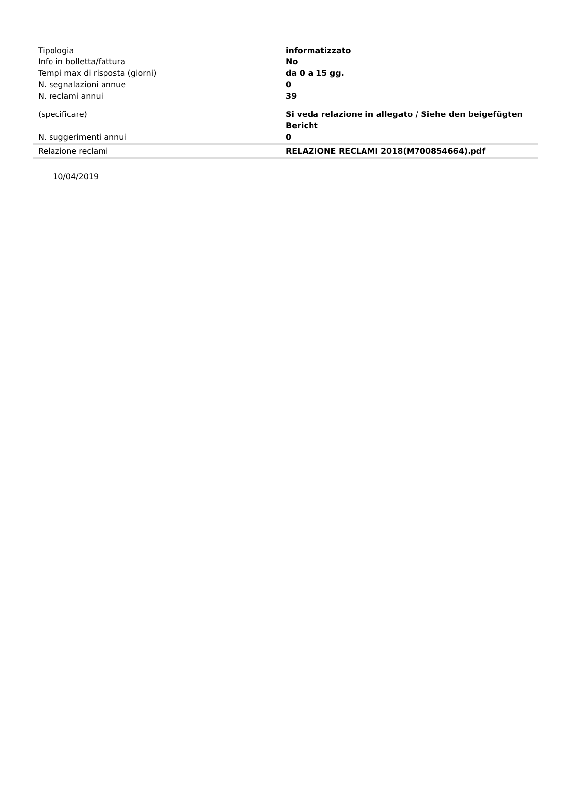| Tipologia | informatizzato |
| Info in bolletta/fattura | No |
| Tempi max di risposta (giorni) | da 0 a 15 gg. |
| N. segnalazioni annue | 0 |
| N. reclami annui | 39 |
| (specificare) | Si veda relazione in allegato / Siehe den beigefügten Bericht |
| N. suggerimenti annui | 0 |
| Relazione reclami | RELAZIONE RECLAMI 2018(M700854664).pdf |
10/04/2019